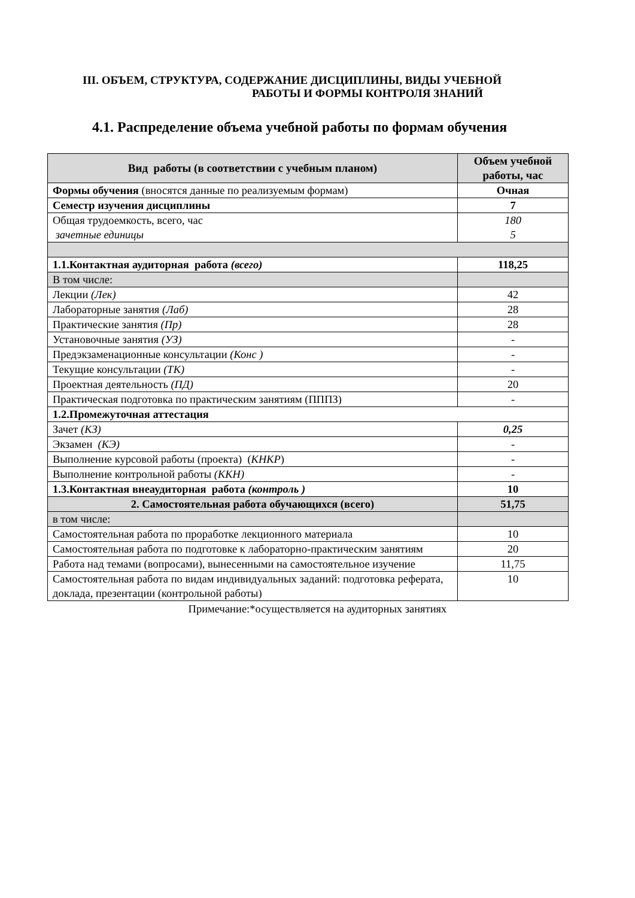III. ОБЪЕМ, СТРУКТУРА, СОДЕРЖАНИЕ ДИСЦИПЛИНЫ, ВИДЫ УЧЕБНОЙ
РАБОТЫ И ФОРМЫ КОНТРОЛЯ ЗНАНИЙ
4.1. Распределение объема учебной работы по формам обучения
| Вид работы (в соответствии с учебным планом) | Объем учебной работы, час |
| --- | --- |
| Формы обучения (вносятся данные по реализуемым формам) | Очная |
| Семестр изучения дисциплины | 7 |
| Общая трудоемкость, всего, час зачетные единицы | 180 5 |
| 1.1.Контактная аудиторная работа (всего) | 118,25 |
| В том числе: | |
| Лекции (Лек) | 42 |
| Лабораторные занятия (Лаб) | 28 |
| Практические занятия (Пр) | 28 |
| Установочные занятия (УЗ) | - |
| Предэкзаменационные консультации (Конс ) | - |
| Текущие консультации (ТК) | - |
| Проектная деятельность (ПД) | 20 |
| Практическая подготовка по практическим занятиям (ПППЗ) | - |
| 1.2.Промежуточная аттестация | |
| Зачет (КЗ) | 0,25 |
| Экзамен (КЭ) | - |
| Выполнение курсовой работы (проекта) ( КНКР ) | - |
| Выполнение контрольной работы (ККН) | - |
| 1.3.Контактная внеаудиторная работа (контроль ) | 10 |
| 2. Самостоятельная работа обучающихся (всего) | 51,75 |
| в том числе: | |
| Самостоятельная работа по проработке лекционного материала | 10 |
| Самостоятельная работа по подготовке к лабораторно-практическим занятиям | 20 |
| Работа над темами (вопросами), вынесенными на самостоятельное изучение | 11,75 |
| Самостоятельная работа по видам индивидуальных заданий: подготовка реферата, доклада, презентации (контрольной работы) | 10 |
Примечание:*осуществляется на аудиторных занятиях